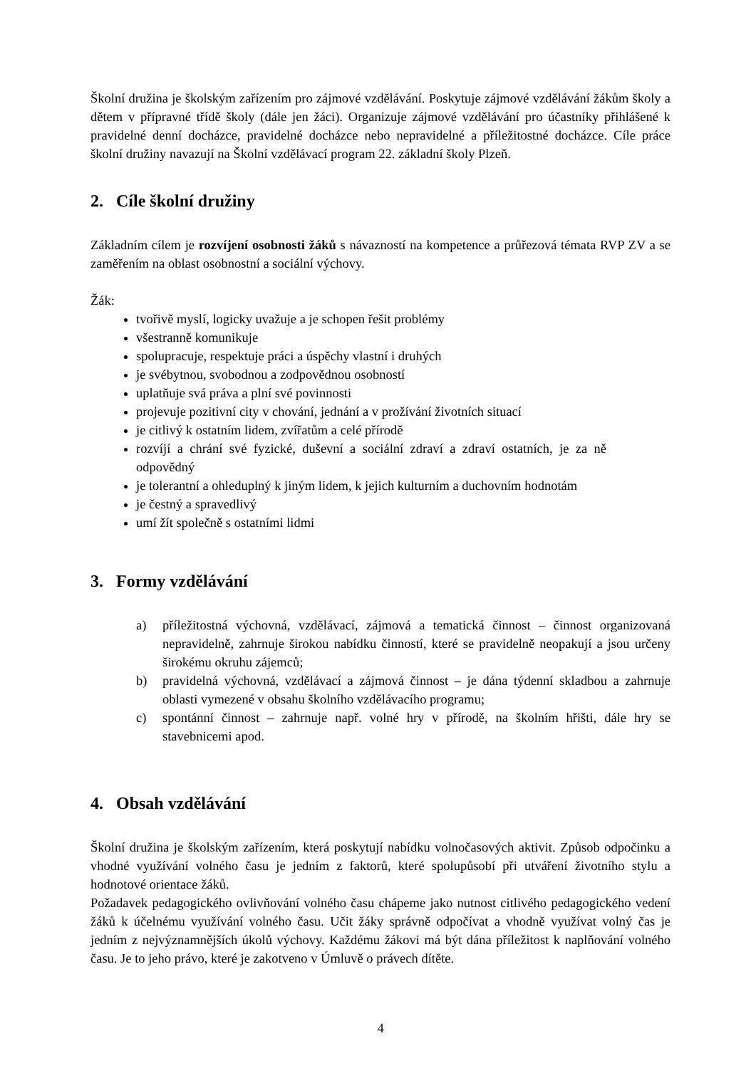Školní družina je školským zařízením pro zájmové vzdělávání. Poskytuje zájmové vzdělávání žákům školy a dětem v přípravné třídě školy (dále jen žáci). Organizuje zájmové vzdělávání pro účastníky přihlášené k pravidelné denní docházce, pravidelné docházce nebo nepravidelné a příležitostné docházce. Cíle práce školní družiny navazují na Školní vzdělávací program 22. základní školy Plzeň.
2. Cíle školní družiny
Základním cílem je rozvíjení osobnosti žáků s návazností na kompetence a průřezová témata RVP ZV a se zaměřením na oblast osobnostní a sociální výchovy.
Žák:
tvořivě myslí, logicky uvažuje a je schopen řešit problémy
všestranně komunikuje
spolupracuje, respektuje práci a úspěchy vlastní i druhých
je svébytnou, svobodnou a zodpovědnou osobností
uplatňuje svá práva a plní své povinnosti
projevuje pozitivní city v chování, jednání a v prožívání životních situací
je citlivý k ostatním lidem, zvířatům a celé přírodě
rozvíjí a chrání své fyzické, duševní a sociální zdraví a zdraví ostatních, je za ně odpovědný
je tolerantní a ohleduplný k jiným lidem, k jejich kulturním a duchovním hodnotám
je čestný a spravedlivý
umí žít společně s ostatními lidmi
3. Formy vzdělávání
a) příležitostná výchovná, vzdělávací, zájmová a tematická činnost – činnost organizovaná nepravidelně, zahrnuje širokou nabídku činností, které se pravidelně neopakují a jsou určeny širokému okruhu zájemců;
b) pravidelná výchovná, vzdělávací a zájmová činnost – je dána týdenní skladbou a zahrnuje oblasti vymezené v obsahu školního vzdělávacího programu;
c) spontánní činnost – zahrnuje např. volné hry v přírodě, na školním hřišti, dále hry se stavebnicemi apod.
4. Obsah vzdělávání
Školní družina je školským zařízením, která poskytují nabídku volnočasových aktivit. Způsob odpočinku a vhodné využívání volného času je jedním z faktorů, které spolupůsobí při utváření životního stylu a hodnotové orientace žáků.
Požadavek pedagogického ovlivňování volného času chápeme jako nutnost citlivého pedagogického vedení žáků k účelnému využívání volného času. Učit žáky správně odpočívat a vhodně využívat volný čas je jedním z nejvýznamnějších úkolů výchovy. Každému žákovi má být dána příležitost k naplňování volného času. Je to jeho právo, které je zakotveno v Úmluvě o právech dítěte.
4